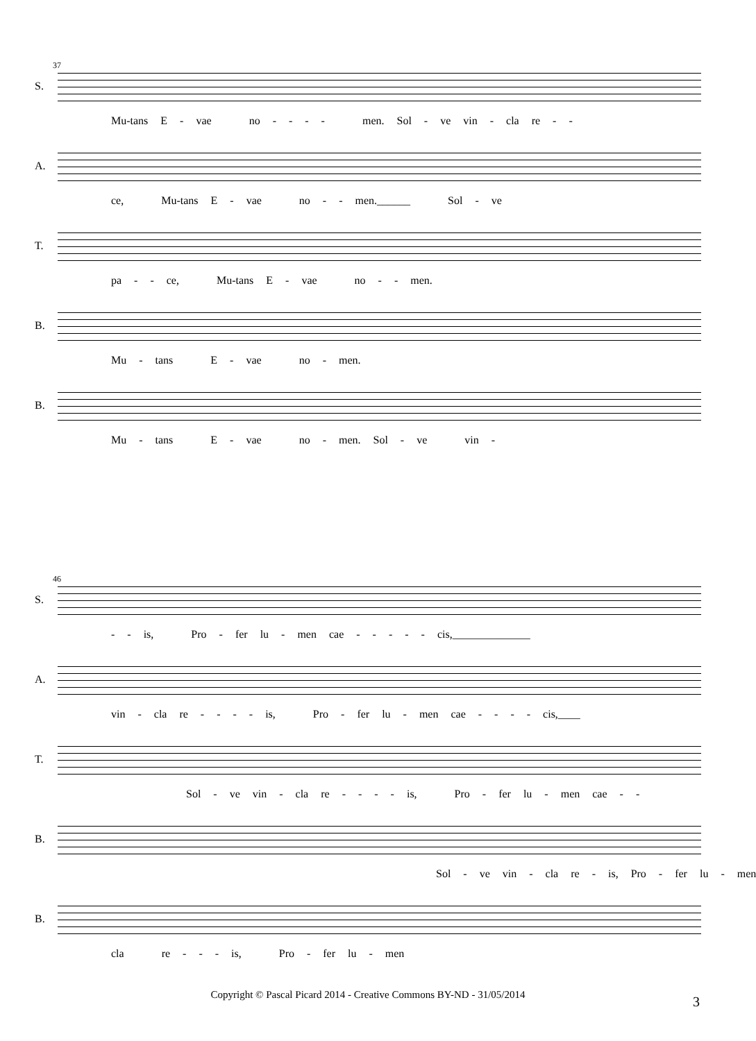37
S.
Mu-tans E - vae no - - - - men. Sol - ve vin - cla re - -
A.
ce, Mu-tans E - vae no - - men.______ Sol - ve
T.
pa - - ce, Mu-tans E - vae no - - men.
B.
Mu - tans E - vae no - men.
B.
Mu - tans E - vae no - men. Sol - ve vin -
46
S.
- - is, Pro - fer lu - men cae - - - - - cis,______________
A.
vin - cla re - - - - is, Pro - fer lu - men cae - - - - cis,____
T.
Sol - ve vin - cla re - - - - is, Pro - fer lu - men cae - -
B.
Sol - ve vin - cla re - is, Pro - fer lu - men
B.
cla re - - - is, Pro - fer lu - men
Copyright © Pascal Picard 2014 - Creative Commons BY-ND - 31/05/2014 3